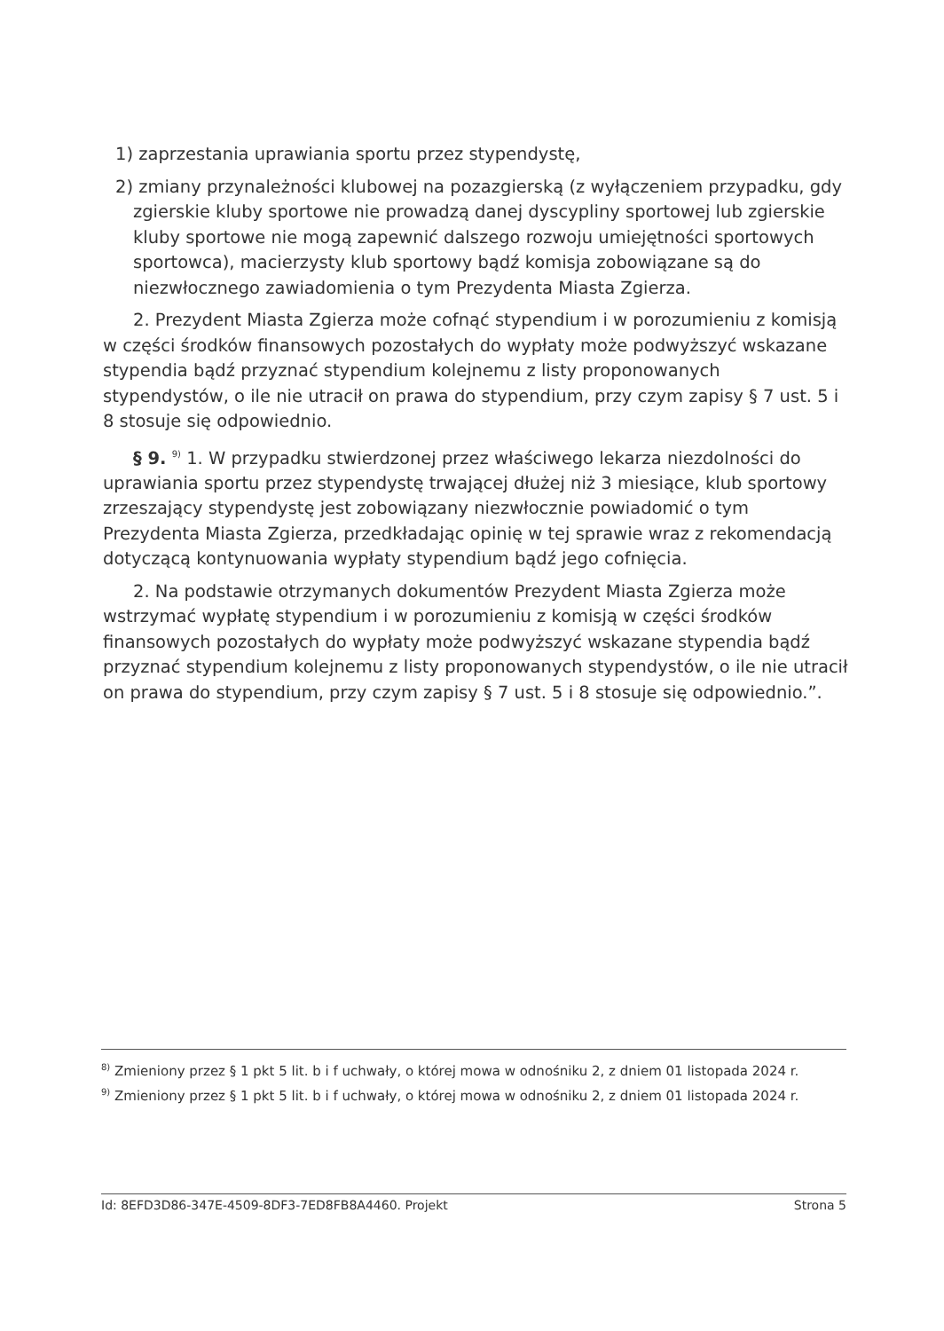1) zaprzestania uprawiania sportu przez stypendystę,
2) zmiany przynależności klubowej na pozazgierską (z wyłączeniem przypadku, gdy zgierskie kluby sportowe nie prowadzą danej dyscypliny sportowej lub zgierskie kluby sportowe nie mogą zapewnić dalszego rozwoju umiejętności sportowych sportowca), macierzysty klub sportowy bądź komisja zobowiązane są do niezwłocznego zawiadomienia o tym Prezydenta Miasta Zgierza.
2. Prezydent Miasta Zgierza może cofnąć stypendium i w porozumieniu z komisją w części środków finansowych pozostałych do wypłaty może podwyższyć wskazane stypendia bądź przyznać stypendium kolejnemu z listy proponowanych stypendystów, o ile nie utracił on prawa do stypendium, przy czym zapisy § 7 ust. 5 i 8 stosuje się odpowiednio.
§ 9. <sup>9)</sup> 1. W przypadku stwierdzonej przez właściwego lekarza niezdolności do uprawiania sportu przez stypendystę trwającej dłużej niż 3 miesiące, klub sportowy zrzeszający stypendystę jest zobowiązany niezwłocznie powiadomić o tym Prezydenta Miasta Zgierza, przedkładając opinię w tej sprawie wraz z rekomendacją dotyczącą kontynuowania wypłaty stypendium bądź jego cofnięcia.
2. Na podstawie otrzymanych dokumentów Prezydent Miasta Zgierza może wstrzymać wypłatę stypendium i w porozumieniu z komisją w części środków finansowych pozostałych do wypłaty może podwyższyć wskazane stypendia bądź przyznać stypendium kolejnemu z listy proponowanych stypendystów, o ile nie utracił on prawa do stypendium, przy czym zapisy § 7 ust. 5 i 8 stosuje się odpowiednio.”.
<sup>8)</sup> Zmieniony przez § 1 pkt 5 lit. b i f uchwały, o której mowa w odnośniku 2, z dniem 01 listopada 2024 r.
<sup>9)</sup> Zmieniony przez § 1 pkt 5 lit. b i f uchwały, o której mowa w odnośniku 2, z dniem 01 listopada 2024 r.
Id: 8EFD3D86-347E-4509-8DF3-7ED8FB8A4460. Projekt Strona 5